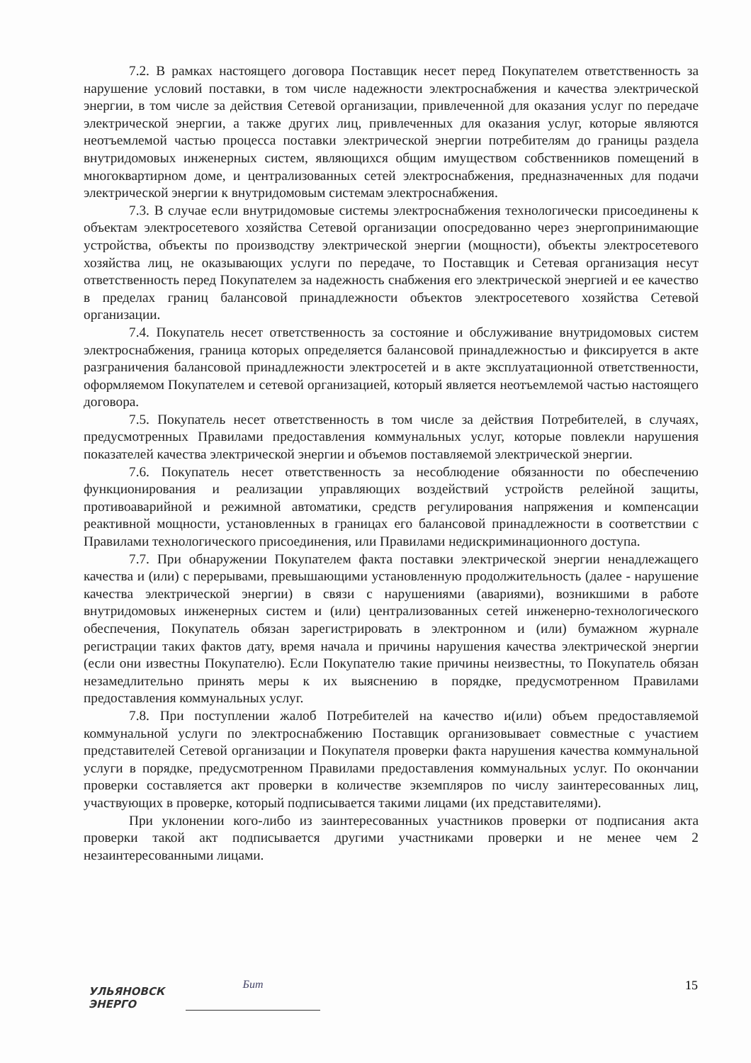7.2. В рамках настоящего договора Поставщик несет перед Покупателем ответственность за нарушение условий поставки, в том числе надежности электроснабжения и качества электрической энергии, в том числе за действия Сетевой организации, привлеченной для оказания услуг по передаче электрической энергии, а также других лиц, привлеченных для оказания услуг, которые являются неотъемлемой частью процесса поставки электрической энергии потребителям до границы раздела внутридомовых инженерных систем, являющихся общим имуществом собственников помещений в многоквартирном доме, и централизованных сетей электроснабжения, предназначенных для подачи электрической энергии к внутридомовым системам электроснабжения.
7.3. В случае если внутридомовые системы электроснабжения технологически присоединены к объектам электросетевого хозяйства Сетевой организации опосредованно через энергопринимающие устройства, объекты по производству электрической энергии (мощности), объекты электросетевого хозяйства лиц, не оказывающих услуги по передаче, то Поставщик и Сетевая организация несут ответственность перед Покупателем за надежность снабжения его электрической энергией и ее качество в пределах границ балансовой принадлежности объектов электросетевого хозяйства Сетевой организации.
7.4. Покупатель несет ответственность за состояние и обслуживание внутридомовых систем электроснабжения, граница которых определяется балансовой принадлежностью и фиксируется в акте разграничения балансовой принадлежности электросетей и в акте эксплуатационной ответственности, оформляемом Покупателем и сетевой организацией, который является неотъемлемой частью настоящего договора.
7.5. Покупатель несет ответственность в том числе за действия Потребителей, в случаях, предусмотренных Правилами предоставления коммунальных услуг, которые повлекли нарушения показателей качества электрической энергии и объемов поставляемой электрической энергии.
7.6. Покупатель несет ответственность за несоблюдение обязанности по обеспечению функционирования и реализации управляющих воздействий устройств релейной защиты, противоаварийной и режимной автоматики, средств регулирования напряжения и компенсации реактивной мощности, установленных в границах его балансовой принадлежности в соответствии с Правилами технологического присоединения, или Правилами недискриминационного доступа.
7.7. При обнаружении Покупателем факта поставки электрической энергии ненадлежащего качества и (или) с перерывами, превышающими установленную продолжительность (далее - нарушение качества электрической энергии) в связи с нарушениями (авариями), возникшими в работе внутридомовых инженерных систем и (или) централизованных сетей инженерно-технологического обеспечения, Покупатель обязан зарегистрировать в электронном и (или) бумажном журнале регистрации таких фактов дату, время начала и причины нарушения качества электрической энергии (если они известны Покупателю). Если Покупателю такие причины неизвестны, то Покупатель обязан незамедлительно принять меры к их выяснению в порядке, предусмотренном Правилами предоставления коммунальных услуг.
7.8. При поступлении жалоб Потребителей на качество и(или) объем предоставляемой коммунальной услуги по электроснабжению Поставщик организовывает совместные с участием представителей Сетевой организации и Покупателя проверки факта нарушения качества коммунальной услуги в порядке, предусмотренном Правилами предоставления коммунальных услуг. По окончании проверки составляется акт проверки в количестве экземпляров по числу заинтересованных лиц, участвующих в проверке, который подписывается такими лицами (их представителями).
При уклонении кого-либо из заинтересованных участников проверки от подписания акта проверки такой акт подписывается другими участниками проверки и не менее чем 2 незаинтересованными лицами.
УЛЬЯНОВСК
ЭНЕРГО
Бит
15